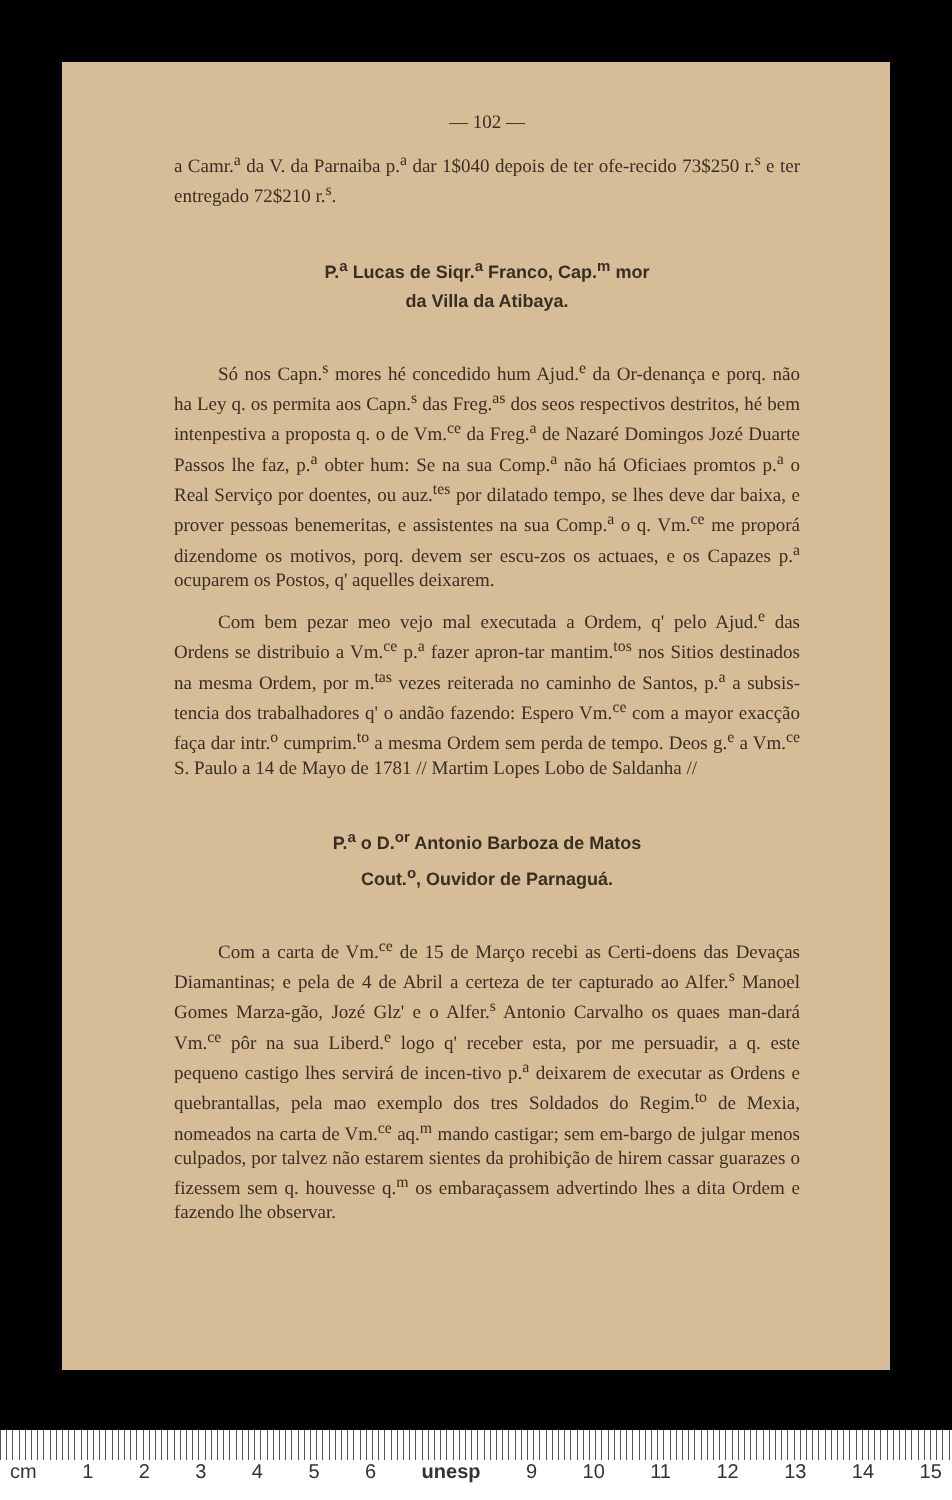— 102 —
a Camr.<sup>a</sup> da V. da Parnaiba p.<sup>a</sup> dar 1$040 depois de ter ofe-recido 73$250 r.<sup>s</sup> e ter entregado 72$210 r.<sup>s</sup>.
P.<sup>a</sup> Lucas de Siqr.<sup>a</sup> Franco, Cap.<sup>m</sup> mor
da Villa da Atibaya.
Só nos Capn.<sup>s</sup> mores hé concedido hum Ajud.<sup>e</sup> da Or-denança e porq. não ha Ley q. os permita aos Capn.<sup>s</sup> das Freg.<sup>as</sup> dos seos respectivos destritos, hé bem intenpestiva a proposta q. o de Vm.<sup>ce</sup> da Freg.<sup>a</sup> de Nazaré Domingos Jozé Duarte Passos lhe faz, p.<sup>a</sup> obter hum: Se na sua Comp.<sup>a</sup> não há Oficiaes promtos p.<sup>a</sup> o Real Serviço por doentes, ou auz.<sup>tes</sup> por dilatado tempo, se lhes deve dar baixa, e prover pessoas benemeritas, e assistentes na sua Comp.<sup>a</sup> o q. Vm.<sup>ce</sup> me proporá dizendome os motivos, porq. devem ser escu-zos os actuaes, e os Capazes p.<sup>a</sup> ocuparem os Postos, q' aquelles deixarem.
Com bem pezar meo vejo mal executada a Ordem, q' pelo Ajud.<sup>e</sup> das Ordens se distribuio a Vm.<sup>ce</sup> p.<sup>a</sup> fazer apron-tar mantim.<sup>tos</sup> nos Sitios destinados na mesma Ordem, por m.<sup>tas</sup> vezes reiterada no caminho de Santos, p.<sup>a</sup> a subsis-tencia dos trabalhadores q' o andão fazendo: Espero Vm.<sup>ce</sup> com a mayor exacção faça dar intr.<sup>o</sup> cumprim.<sup>to</sup> a mesma Ordem sem perda de tempo. Deos g.<sup>e</sup> a Vm.<sup>ce</sup> S. Paulo a 14 de Mayo de 1781 // Martim Lopes Lobo de Saldanha //
P.<sup>a</sup> o D.<sup>or</sup> Antonio Barboza de Matos
Cout.<sup>o</sup>, Ouvidor de Parnaguá.
Com a carta de Vm.<sup>ce</sup> de 15 de Março recebi as Certi-doens das Devaças Diamantinas; e pela de 4 de Abril a certeza de ter capturado ao Alfer.<sup>s</sup> Manoel Gomes Marza-gão, Jozé Glz' e o Alfer.<sup>s</sup> Antonio Carvalho os quaes man-dará Vm.<sup>ce</sup> pôr na sua Liberd.<sup>e</sup> logo q' receber esta, por me persuadir, a q. este pequeno castigo lhes servirá de incen-tivo p.<sup>a</sup> deixarem de executar as Ordens e quebrantallas, pela mao exemplo dos tres Soldados do Regim.<sup>to</sup> de Mexia, nomeados na carta de Vm.<sup>ce</sup> aq.<sup>m</sup> mando castigar; sem em-bargo de julgar menos culpados, por talvez não estarem sientes da prohibição de hirem cassar guarazes o fizessem sem q. houvesse q.<sup>m</sup> os embaraçassem advertindo lhes a dita Ordem e fazendo lhe observar.
cm 1 2 3 4 5 6 unesp 9 10 11 12 13 14 15